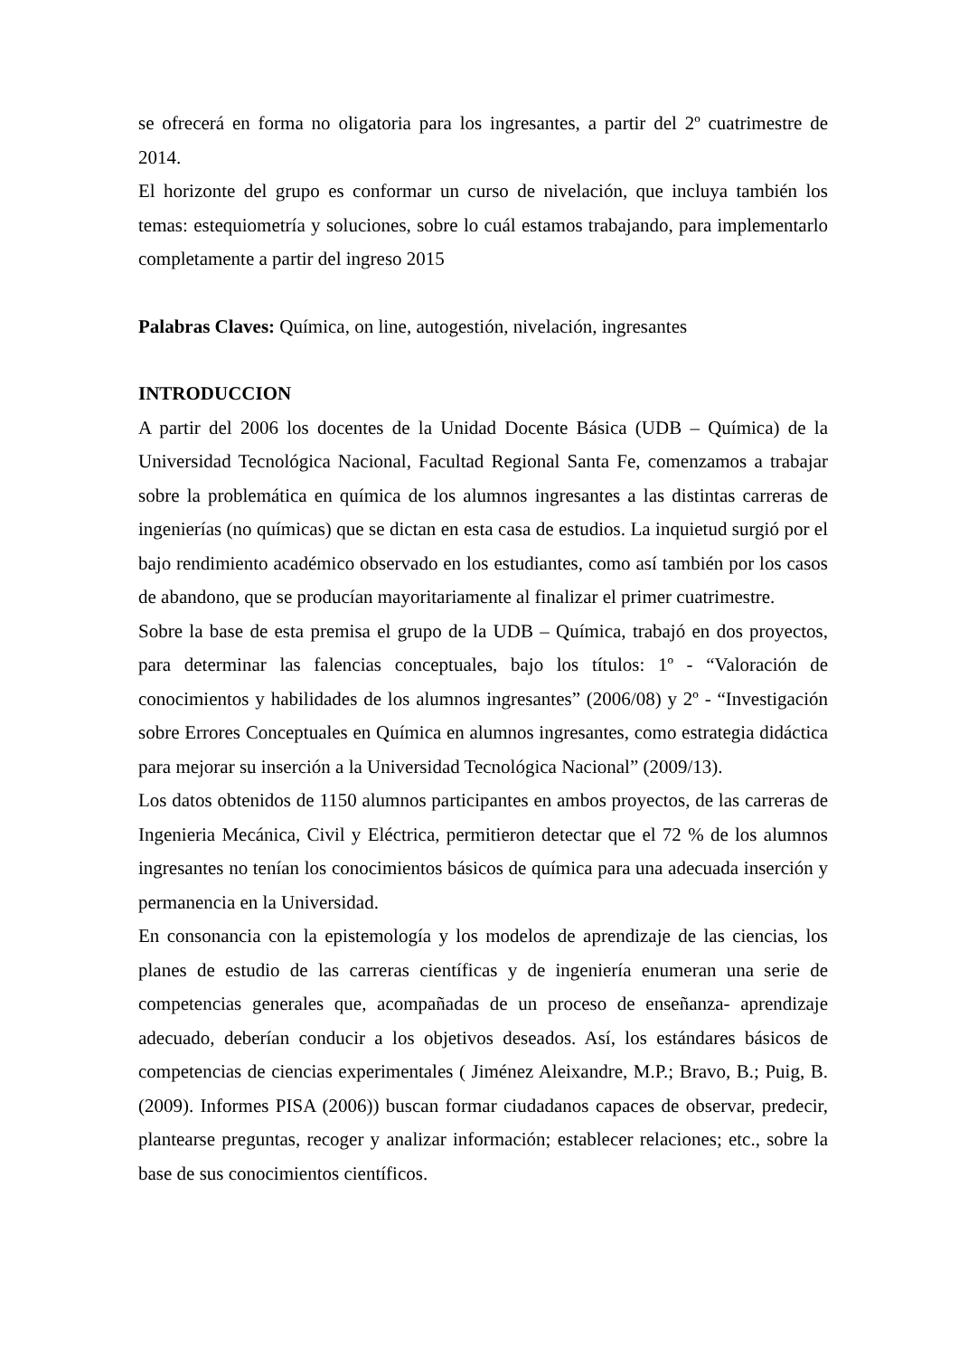se ofrecerá en forma no oligatoria para los ingresantes, a partir del 2º cuatrimestre de 2014.
El horizonte del grupo es conformar un curso de nivelación, que incluya también los temas: estequiometría y soluciones, sobre lo cuál estamos trabajando, para implementarlo completamente a partir del ingreso 2015
Palabras Claves: Química, on line, autogestión, nivelación, ingresantes
INTRODUCCION
A partir del 2006 los docentes de la Unidad Docente Básica (UDB – Química) de la Universidad Tecnológica Nacional, Facultad Regional Santa Fe, comenzamos a trabajar sobre la problemática en química de los alumnos ingresantes a las distintas carreras de ingenierías (no químicas) que se dictan en esta casa de estudios. La inquietud surgió por el bajo rendimiento académico observado en los estudiantes, como así también por los casos de abandono, que se producían mayoritariamente al finalizar el primer cuatrimestre.
Sobre la base de esta premisa el grupo de la UDB – Química, trabajó en dos proyectos, para determinar las falencias conceptuales, bajo los títulos: 1º - “Valoración de conocimientos y habilidades de los alumnos ingresantes” (2006/08) y 2º - “Investigación sobre Errores Conceptuales en Química en alumnos ingresantes, como estrategia didáctica para mejorar su inserción a la Universidad Tecnológica Nacional” (2009/13).
Los datos obtenidos de 1150 alumnos participantes en ambos proyectos, de las carreras de Ingenieria Mecánica, Civil y Eléctrica, permitieron detectar que el 72 % de los alumnos ingresantes no tenían los conocimientos básicos de química para una adecuada inserción y permanencia en la Universidad.
En consonancia con la epistemología y los modelos de aprendizaje de las ciencias, los planes de estudio de las carreras científicas y de ingeniería enumeran una serie de competencias generales que, acompañadas de un proceso de enseñanza- aprendizaje adecuado, deberían conducir a los objetivos deseados. Así, los estándares básicos de competencias de ciencias experimentales ( Jiménez Aleixandre, M.P.; Bravo, B.; Puig, B. (2009). Informes PISA (2006)) buscan formar ciudadanos capaces de observar, predecir, plantearse preguntas, recoger y analizar información; establecer relaciones; etc., sobre la base de sus conocimientos científicos.